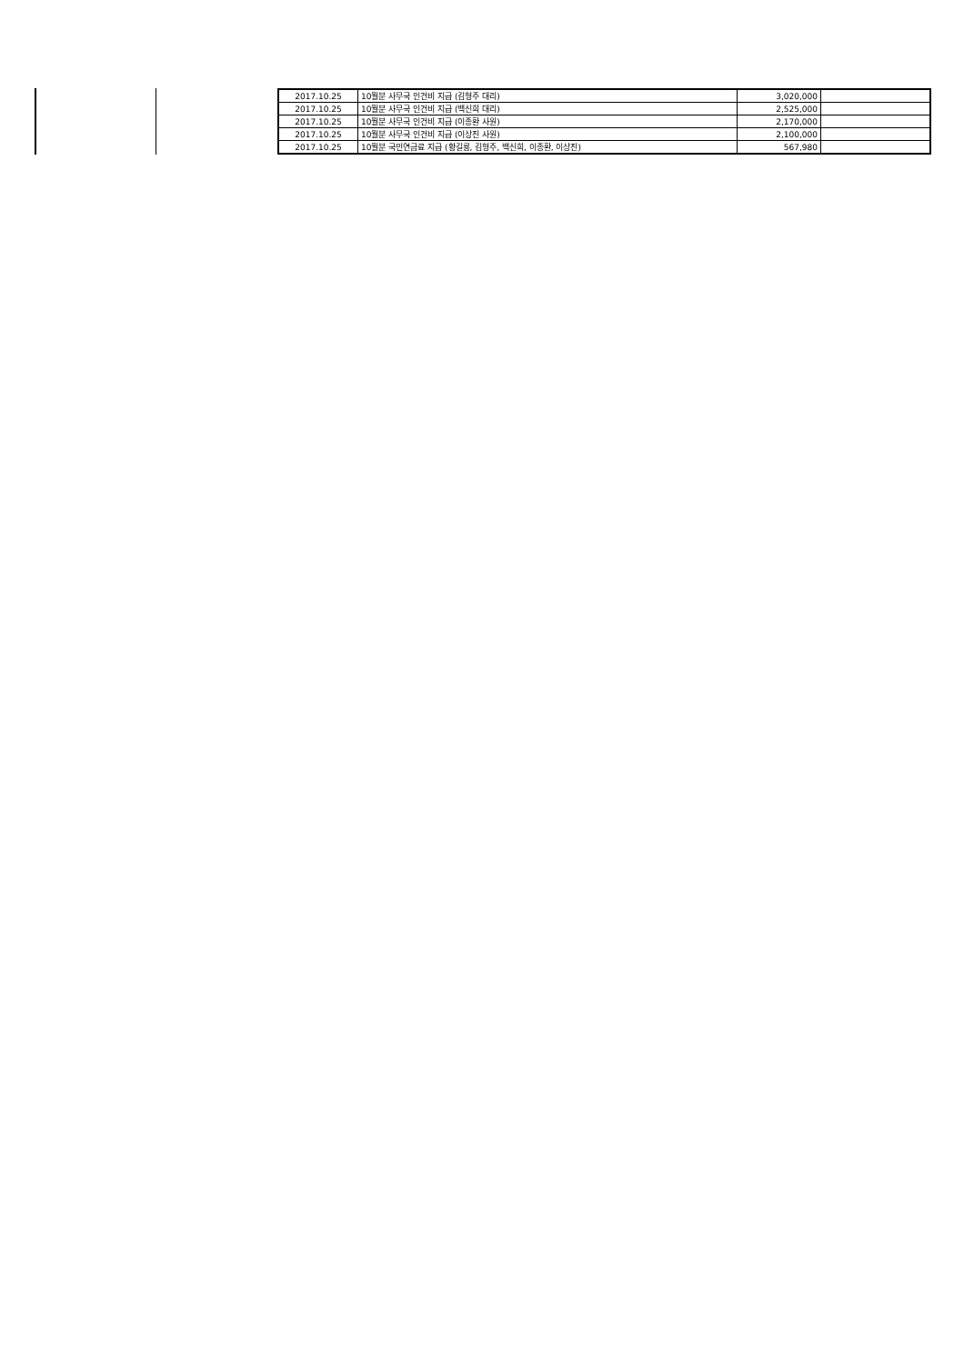| 2017.10.25 | 10월분 사무국 인건비 지급 (김형주 대리) | 3,020,000 | |
| 2017.10.25 | 10월분 사무국 인건비 지급 (백신희 대리) | 2,525,000 | |
| 2017.10.25 | 10월분 사무국 인건비 지급 (이종환 사원) | 2,170,000 | |
| 2017.10.25 | 10월분 사무국 인건비 지급 (이상진 사원) | 2,100,000 | |
| 2017.10.25 | 10월분 국민연금료 지급 (황길룡, 김형주, 백신희, 이종환, 이상진) | 567,980 | |